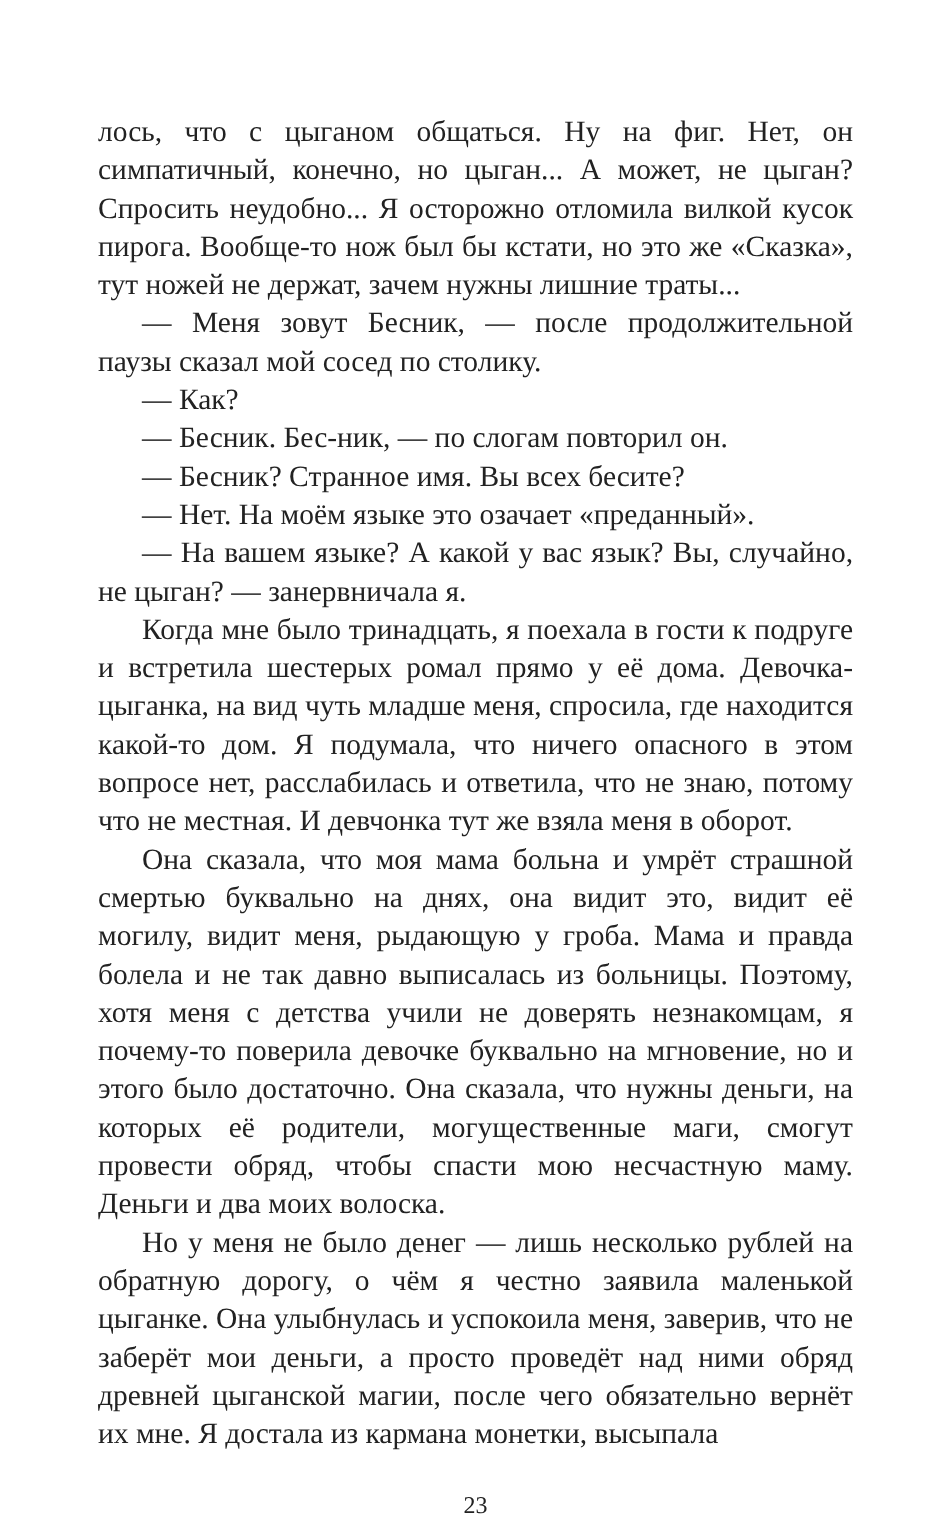лось, что с цыганом общаться. Ну на фиг. Нет, он симпатичный, конечно, но цыган... А может, не цыган? Спросить неудобно... Я осторожно отломила вилкой кусок пирога. Вообще-то нож был бы кстати, но это же «Сказка», тут ножей не держат, зачем нужны лишние траты...
— Меня зовут Бесник, — после продолжительной паузы сказал мой сосед по столику.
— Как?
— Бесник. Бес-ник, — по слогам повторил он.
— Бесник? Странное имя. Вы всех бесите?
— Нет. На моём языке это озачает «преданный».
— На вашем языке? А какой у вас язык? Вы, случайно, не цыган? — занервничала я.
Когда мне было тринадцать, я поехала в гости к подруге и встретила шестерых ромал прямо у её дома. Девочка-цыганка, на вид чуть младше меня, спросила, где находится какой-то дом. Я подумала, что ничего опасного в этом вопросе нет, расслабилась и ответила, что не знаю, потому что не местная. И девчонка тут же взяла меня в оборот.
Она сказала, что моя мама больна и умрёт страшной смертью буквально на днях, она видит это, видит её могилу, видит меня, рыдающую у гроба. Мама и правда болела и не так давно выписалась из больницы. Поэтому, хотя меня с детства учили не доверять незнакомцам, я почему-то поверила девочке буквально на мгновение, но и этого было достаточно. Она сказала, что нужны деньги, на которых её родители, могущественные маги, смогут провести обряд, чтобы спасти мою несчастную маму. Деньги и два моих волоска.
Но у меня не было денег — лишь несколько рублей на обратную дорогу, о чём я честно заявила маленькой цыганке. Она улыбнулась и успокоила меня, заверив, что не заберёт мои деньги, а просто проведёт над ними обряд древней цыганской магии, после чего обязательно вернёт их мне. Я достала из кармана монетки, высыпала
23